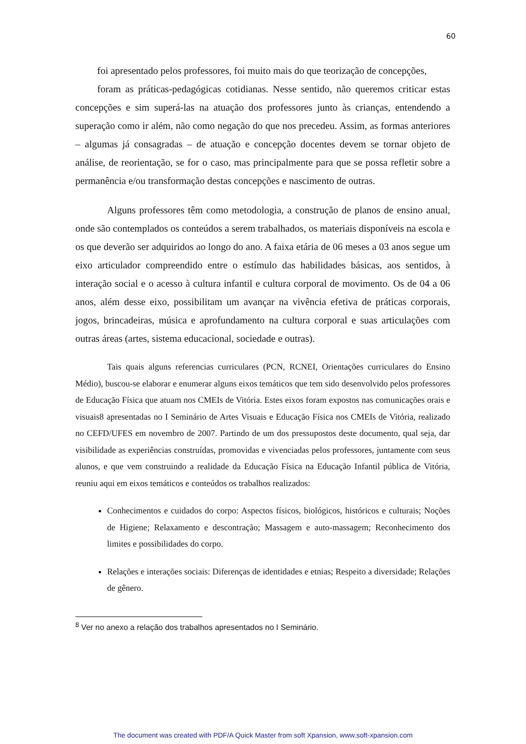60
foi apresentado pelos professores, foi muito mais do que teorização de concepções,
foram as práticas-pedagógicas cotidianas. Nesse sentido, não queremos criticar estas concepções e sim superá-las na atuação dos professores junto às crianças, entendendo a superação como ir além, não como negação do que nos precedeu. Assim, as formas anteriores – algumas já consagradas – de atuação e concepção docentes devem se tornar objeto de análise, de reorientação, se for o caso, mas principalmente para que se possa refletir sobre a permanência e/ou transformação destas concepções e nascimento de outras.
Alguns professores têm como metodologia, a construção de planos de ensino anual, onde são contemplados os conteúdos a serem trabalhados, os materiais disponíveis na escola e os que deverão ser adquiridos ao longo do ano. A faixa etária de 06 meses a 03 anos segue um eixo articulador compreendido entre o estímulo das habilidades básicas, aos sentidos, à interação social e o acesso à cultura infantil e cultura corporal de movimento. Os de 04 a 06 anos, além desse eixo, possibilitam um avançar na vivência efetiva de práticas corporais, jogos, brincadeiras, música e aprofundamento na cultura corporal e suas articulações com outras áreas (artes, sistema educacional, sociedade e outras).
Tais quais alguns referencias curriculares (PCN, RCNEI, Orientações curriculares do Ensino Médio), buscou-se elaborar e enumerar alguns eixos temáticos que tem sido desenvolvido pelos professores de Educação Física que atuam nos CMEIs de Vitória. Estes eixos foram expostos nas comunicações orais e visuais8 apresentadas no I Seminário de Artes Visuais e Educação Física nos CMEIs de Vitória, realizado no CEFD/UFES em novembro de 2007. Partindo de um dos pressupostos deste documento, qual seja, dar visibilidade as experiências construídas, promovidas e vivenciadas pelos professores, juntamente com seus alunos, e que vem construindo a realidade da Educação Física na Educação Infantil pública de Vitória, reuniu aqui em eixos temáticos e conteúdos os trabalhos realizados:
Conhecimentos e cuidados do corpo: Aspectos físicos, biológicos, históricos e culturais; Noções de Higiene; Relaxamento e descontração; Massagem e auto-massagem; Reconhecimento dos limites e possibilidades do corpo.
Relações e interações sociais: Diferenças de identidades e etnias; Respeito a diversidade; Relações de gênero.
<sup>8</sup> Ver no anexo a relação dos trabalhos apresentados no I Seminário.
The document was created with PDF/A Quick Master from soft Xpansion, www.soft-xpansion.com